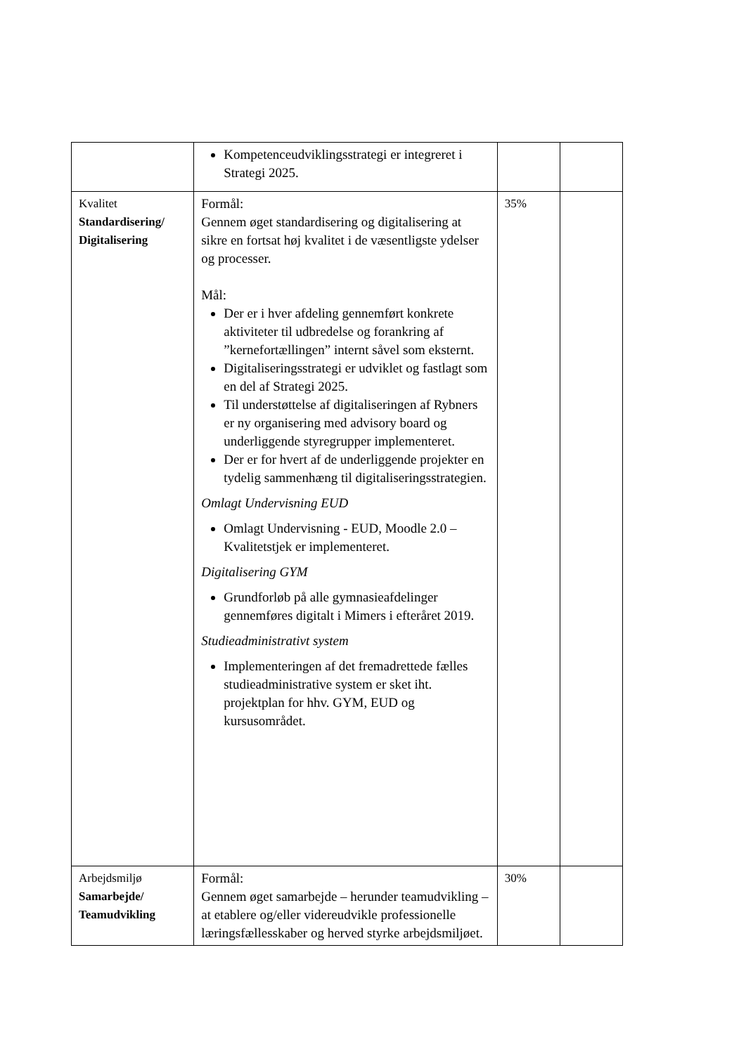| | Kompetenceudviklingsstrategi er integreret i Strategi 2025. | | |
| Kvalitet Standardisering/ Digitalisering | Formål: Gennem øget standardisering og digitalisering at sikre en fortsat høj kvalitet i de væsentligste ydelser og processer. Mål: Der er i hver afdeling gennemført konkrete aktiviteter til udbredelse og forankring af ”kernefortællingen” internt såvel som eksternt. Digitaliseringsstrategi er udviklet og fastlagt som en del af Strategi 2025. Til understøttelse af digitaliseringen af Rybners er ny organisering med advisory board og underliggende styregrupper implementeret. Der er for hvert af de underliggende projekter en tydelig sammenhæng til digitaliseringsstrategien. Omlagt Undervisning EUD Omlagt Undervisning - EUD, Moodle 2.0 – Kvalitetstjek er implementeret. Digitalisering GYM Grundforløb på alle gymnasieafdelinger gennemføres digitalt i Mimers i efteråret 2019. Studieadministrativt system Implementeringen af det fremadrettede fælles studieadministrative system er sket iht. projektplan for hhv. GYM, EUD og kursusområdet. | 35% | |
| Arbejdsmiljø Samarbejde/ Teamudvikling | Formål: Gennem øget samarbejde – herunder teamudvikling – at etablere og/eller videreudvikle professionelle læringsfællesskaber og herved styrke arbejdsmiljøet. | 30% | |